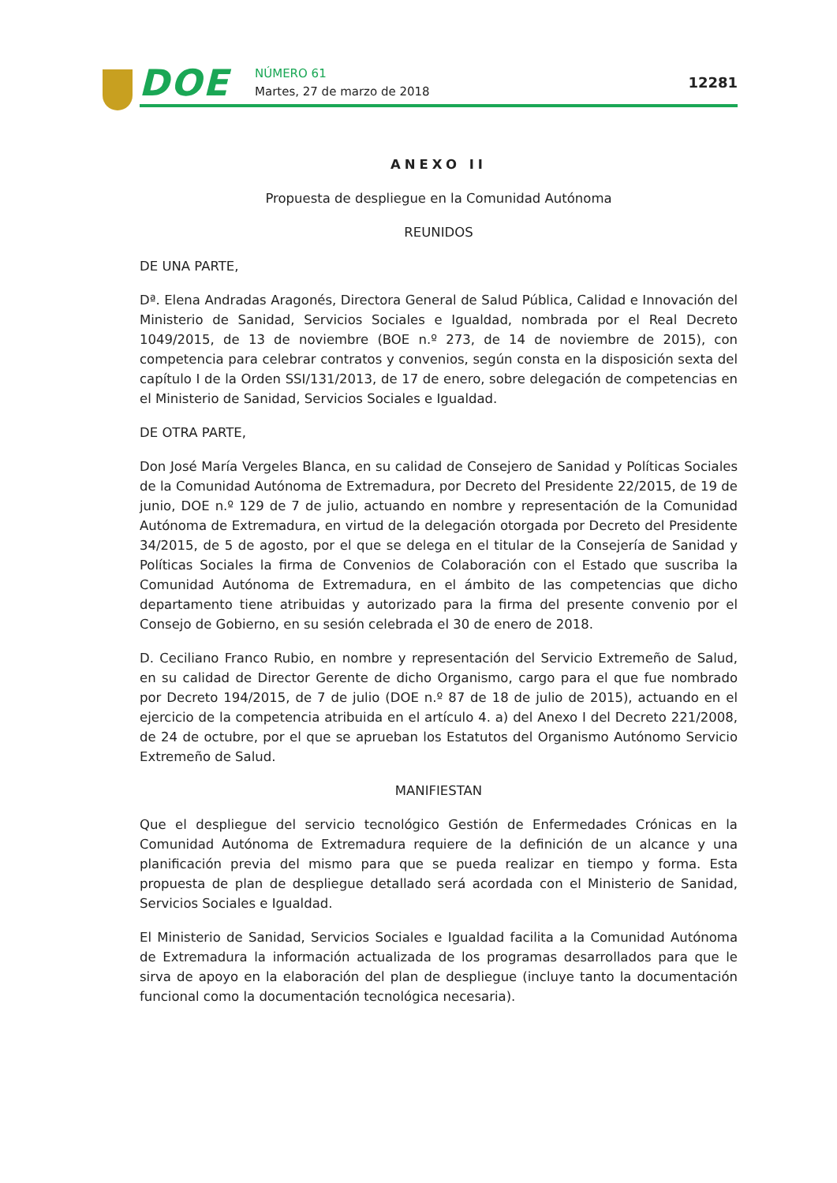DOE NÚMERO 61
Martes, 27 de marzo de 2018
12281
ANEXO II
Propuesta de despliegue en la Comunidad Autónoma
REUNIDOS
DE UNA PARTE,
Dª. Elena Andradas Aragonés, Directora General de Salud Pública, Calidad e Innovación del Ministerio de Sanidad, Servicios Sociales e Igualdad, nombrada por el Real Decreto 1049/2015, de 13 de noviembre (BOE n.º 273, de 14 de noviembre de 2015), con competencia para celebrar contratos y convenios, según consta en la disposición sexta del capítulo I de la Orden SSI/131/2013, de 17 de enero, sobre delegación de competencias en el Ministerio de Sanidad, Servicios Sociales e Igualdad.
DE OTRA PARTE,
Don José María Vergeles Blanca, en su calidad de Consejero de Sanidad y Políticas Sociales de la Comunidad Autónoma de Extremadura, por Decreto del Presidente 22/2015, de 19 de junio, DOE n.º 129 de 7 de julio, actuando en nombre y representación de la Comunidad Autónoma de Extremadura, en virtud de la delegación otorgada por Decreto del Presidente 34/2015, de 5 de agosto, por el que se delega en el titular de la Consejería de Sanidad y Políticas Sociales la firma de Convenios de Colaboración con el Estado que suscriba la Comunidad Autónoma de Extremadura, en el ámbito de las competencias que dicho departamento tiene atribuidas y autorizado para la firma del presente convenio por el Consejo de Gobierno, en su sesión celebrada el 30 de enero de 2018.
D. Ceciliano Franco Rubio, en nombre y representación del Servicio Extremeño de Salud, en su calidad de Director Gerente de dicho Organismo, cargo para el que fue nombrado por Decreto 194/2015, de 7 de julio (DOE n.º 87 de 18 de julio de 2015), actuando en el ejercicio de la competencia atribuida en el artículo 4. a) del Anexo I del Decreto 221/2008, de 24 de octubre, por el que se aprueban los Estatutos del Organismo Autónomo Servicio Extremeño de Salud.
MANIFIESTAN
Que el despliegue del servicio tecnológico Gestión de Enfermedades Crónicas en la Comunidad Autónoma de Extremadura requiere de la definición de un alcance y una planificación previa del mismo para que se pueda realizar en tiempo y forma. Esta propuesta de plan de despliegue detallado será acordada con el Ministerio de Sanidad, Servicios Sociales e Igualdad.
El Ministerio de Sanidad, Servicios Sociales e Igualdad facilita a la Comunidad Autónoma de Extremadura la información actualizada de los programas desarrollados para que le sirva de apoyo en la elaboración del plan de despliegue (incluye tanto la documentación funcional como la documentación tecnológica necesaria).